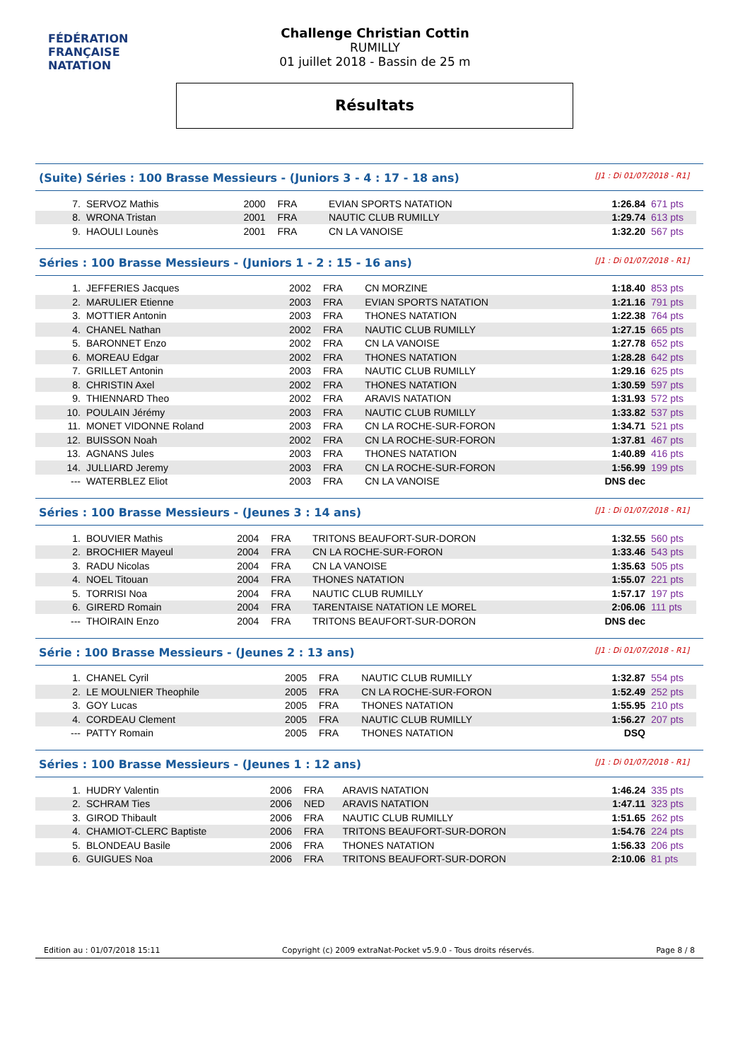FÉDÉRATION FRANÇAISE
NATATION
Challenge Christian Cottin
RUMILLY
01 juillet 2018 - Bassin de 25 m
Résultats
(Suite) Séries : 100 Brasse Messieurs - (Juniors 3 - 4 : 17 - 18 ans) [J1 : Di 01/07/2018 - R1]
| 7. | SERVOZ Mathis | 2000 | FRA | EVIAN SPORTS NATATION | 1:26.84 | 671 pts |
| 8. | WRONA Tristan | 2001 | FRA | NAUTIC CLUB RUMILLY | 1:29.74 | 613 pts |
| 9. | HAOULI Lounès | 2001 | FRA | CN LA VANOISE | 1:32.20 | 567 pts |
Séries : 100 Brasse Messieurs - (Juniors 1 - 2 : 15 - 16 ans) [J1 : Di 01/07/2018 - R1]
| 1. | JEFFERIES Jacques | 2002 | FRA | CN MORZINE | 1:18.40 | 853 pts |
| 2. | MARULIER Etienne | 2003 | FRA | EVIAN SPORTS NATATION | 1:21.16 | 791 pts |
| 3. | MOTTIER Antonin | 2003 | FRA | THONES NATATION | 1:22.38 | 764 pts |
| 4. | CHANEL Nathan | 2002 | FRA | NAUTIC CLUB RUMILLY | 1:27.15 | 665 pts |
| 5. | BARONNET Enzo | 2002 | FRA | CN LA VANOISE | 1:27.78 | 652 pts |
| 6. | MOREAU Edgar | 2002 | FRA | THONES NATATION | 1:28.28 | 642 pts |
| 7. | GRILLET Antonin | 2003 | FRA | NAUTIC CLUB RUMILLY | 1:29.16 | 625 pts |
| 8. | CHRISTIN Axel | 2002 | FRA | THONES NATATION | 1:30.59 | 597 pts |
| 9. | THIENNARD Theo | 2002 | FRA | ARAVIS NATATION | 1:31.93 | 572 pts |
| 10. | POULAIN Jérémy | 2003 | FRA | NAUTIC CLUB RUMILLY | 1:33.82 | 537 pts |
| 11. | MONET VIDONNE Roland | 2003 | FRA | CN LA ROCHE-SUR-FORON | 1:34.71 | 521 pts |
| 12. | BUISSON Noah | 2002 | FRA | CN LA ROCHE-SUR-FORON | 1:37.81 | 467 pts |
| 13. | AGNANS Jules | 2003 | FRA | THONES NATATION | 1:40.89 | 416 pts |
| 14. | JULLIARD Jeremy | 2003 | FRA | CN LA ROCHE-SUR-FORON | 1:56.99 | 199 pts |
| --- | WATERBLEZ Eliot | 2003 | FRA | CN LA VANOISE | DNS dec | |
Séries : 100 Brasse Messieurs - (Jeunes 3 : 14 ans) [J1 : Di 01/07/2018 - R1]
| 1. | BOUVIER Mathis | 2004 | FRA | TRITONS BEAUFORT-SUR-DORON | 1:32.55 | 560 pts |
| 2. | BROCHIER Mayeul | 2004 | FRA | CN LA ROCHE-SUR-FORON | 1:33.46 | 543 pts |
| 3. | RADU Nicolas | 2004 | FRA | CN LA VANOISE | 1:35.63 | 505 pts |
| 4. | NOEL Titouan | 2004 | FRA | THONES NATATION | 1:55.07 | 221 pts |
| 5. | TORRISI Noa | 2004 | FRA | NAUTIC CLUB RUMILLY | 1:57.17 | 197 pts |
| 6. | GIRERD Romain | 2004 | FRA | TARENTAISE NATATION LE MOREL | 2:06.06 | 111 pts |
| --- | THOIRAIN Enzo | 2004 | FRA | TRITONS BEAUFORT-SUR-DORON | DNS dec | |
Série : 100 Brasse Messieurs - (Jeunes 2 : 13 ans) [J1 : Di 01/07/2018 - R1]
| 1. | CHANEL Cyril | 2005 | FRA | NAUTIC CLUB RUMILLY | 1:32.87 | 554 pts |
| 2. | LE MOULNIER Theophile | 2005 | FRA | CN LA ROCHE-SUR-FORON | 1:52.49 | 252 pts |
| 3. | GOY Lucas | 2005 | FRA | THONES NATATION | 1:55.95 | 210 pts |
| 4. | CORDEAU Clement | 2005 | FRA | NAUTIC CLUB RUMILLY | 1:56.27 | 207 pts |
| --- | PATTY Romain | 2005 | FRA | THONES NATATION | DSQ | |
Séries : 100 Brasse Messieurs - (Jeunes 1 : 12 ans) [J1 : Di 01/07/2018 - R1]
| 1. | HUDRY Valentin | 2006 | FRA | ARAVIS NATATION | 1:46.24 | 335 pts |
| 2. | SCHRAM Ties | 2006 | NED | ARAVIS NATATION | 1:47.11 | 323 pts |
| 3. | GIROD Thibault | 2006 | FRA | NAUTIC CLUB RUMILLY | 1:51.65 | 262 pts |
| 4. | CHAMIOT-CLERC Baptiste | 2006 | FRA | TRITONS BEAUFORT-SUR-DORON | 1:54.76 | 224 pts |
| 5. | BLONDEAU Basile | 2006 | FRA | THONES NATATION | 1:56.33 | 206 pts |
| 6. | GUIGUES Noa | 2006 | FRA | TRITONS BEAUFORT-SUR-DORON | 2:10.06 | 81 pts |
Edition au : 01/07/2018 15:11 Copyright (c) 2009 extraNat-Pocket v5.9.0 - Tous droits réservés. Page 8 / 8